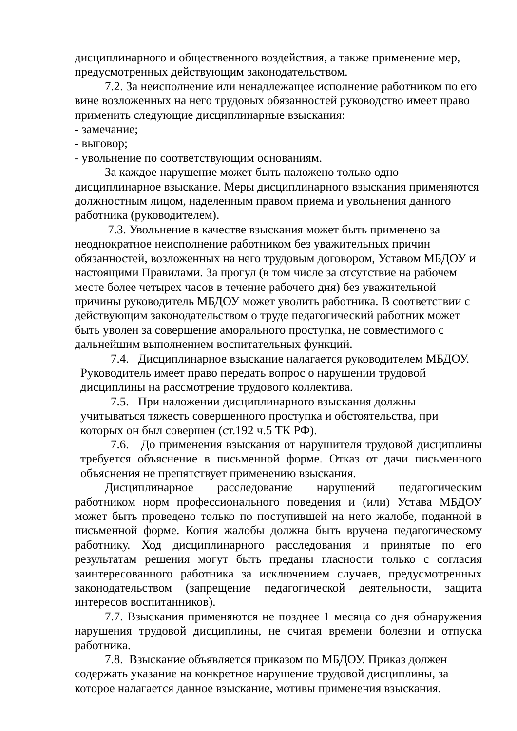дисциплинарного и общественного воздействия, а также применение мер, предусмотренных действующим законодательством.
7.2. За неисполнение или ненадлежащее исполнение работником по его вине возложенных на него трудовых обязанностей руководство имеет право применить следующие дисциплинарные взыскания:
- замечание;
- выговор;
- увольнение по соответствующим основаниям.
За каждое нарушение может быть наложено только одно дисциплинарное взыскание. Меры дисциплинарного взыскания применяются должностным лицом, наделенным правом приема и увольнения данного работника (руководителем).
7.3. Увольнение в качестве взыскания может быть применено за неоднократное неисполнение работником без уважительных причин обязанностей, возложенных на него трудовым договором, Уставом МБДОУ и настоящими Правилами. За прогул (в том числе за отсутствие на рабочем месте более четырех часов в течение рабочего дня) без уважительной причины руководитель МБДОУ может уволить работника. В соответствии с действующим законодательством о труде педагогический работник может быть уволен за совершение аморального проступка, не совместимого с дальнейшим выполнением воспитательных функций.
7.4. Дисциплинарное взыскание налагается руководителем МБДОУ. Руководитель имеет право передать вопрос о нарушении трудовой дисциплины на рассмотрение трудового коллектива.
7.5. При наложении дисциплинарного взыскания должны учитываться тяжесть совершенного проступка и обстоятельства, при которых он был совершен (ст.192 ч.5 ТК РФ).
7.6. До применения взыскания от нарушителя трудовой дисциплины требуется объяснение в письменной форме. Отказ от дачи письменного объяснения не препятствует применению взыскания.
Дисциплинарное расследование нарушений педагогическим работником норм профессионального поведения и (или) Устава МБДОУ может быть проведено только по поступившей на него жалобе, поданной в письменной форме. Копия жалобы должна быть вручена педагогическому работнику. Ход дисциплинарного расследования и принятые по его результатам решения могут быть преданы гласности только с согласия заинтересованного работника за исключением случаев, предусмотренных законодательством (запрещение педагогической деятельности, защита интересов воспитанников).
7.7. Взыскания применяются не позднее 1 месяца со дня обнаружения нарушения трудовой дисциплины, не считая времени болезни и отпуска работника.
7.8. Взыскание объявляется приказом по МБДОУ. Приказ должен содержать указание на конкретное нарушение трудовой дисциплины, за которое налагается данное взыскание, мотивы применения взыскания.